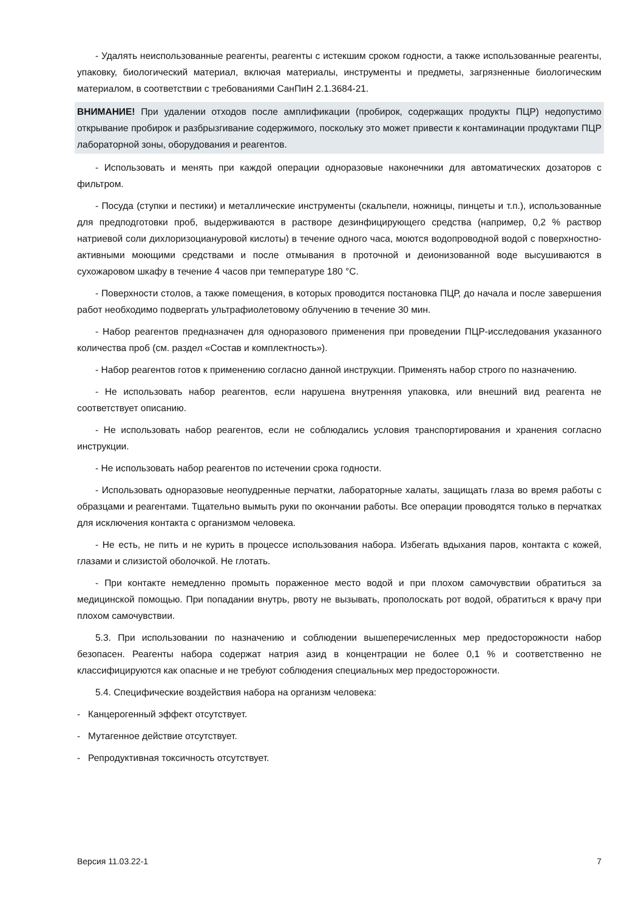- Удалять неиспользованные реагенты, реагенты с истекшим сроком годности, а также использованные реагенты, упаковку, биологический материал, включая материалы, инструменты и предметы, загрязненные биологическим материалом, в соответствии с требованиями СанПиН 2.1.3684-21.
ВНИМАНИЕ! При удалении отходов после амплификации (пробирок, содержащих продукты ПЦР) недопустимо открывание пробирок и разбрызгивание содержимого, поскольку это может привести к контаминации продуктами ПЦР лабораторной зоны, оборудования и реагентов.
- Использовать и менять при каждой операции одноразовые наконечники для автоматических дозаторов с фильтром.
- Посуда (ступки и пестики) и металлические инструменты (скальпели, ножницы, пинцеты и т.п.), использованные для предподготовки проб, выдерживаются в растворе дезинфицирующего средства (например, 0,2 % раствор натриевой соли дихлоризоциануровой кислоты) в течение одного часа, моются водопроводной водой с поверхностно-активными моющими средствами и после отмывания в проточной и деионизованной воде высушиваются в сухожаровом шкафу в течение 4 часов при температуре 180 °С.
- Поверхности столов, а также помещения, в которых проводится постановка ПЦР, до начала и после завершения работ необходимо подвергать ультрафиолетовому облучению в течение 30 мин.
- Набор реагентов предназначен для одноразового применения при проведении ПЦР-исследования указанного количества проб (см. раздел «Состав и комплектность»).
- Набор реагентов готов к применению согласно данной инструкции. Применять набор строго по назначению.
- Не использовать набор реагентов, если нарушена внутренняя упаковка, или внешний вид реагента не соответствует описанию.
- Не использовать набор реагентов, если не соблюдались условия транспортирования и хранения согласно инструкции.
- Не использовать набор реагентов по истечении срока годности.
- Использовать одноразовые неопудренные перчатки, лабораторные халаты, защищать глаза во время работы с образцами и реагентами. Тщательно вымыть руки по окончании работы. Все операции проводятся только в перчатках для исключения контакта с организмом человека.
- Не есть, не пить и не курить в процессе использования набора. Избегать вдыхания паров, контакта с кожей, глазами и слизистой оболочкой. Не глотать.
- При контакте немедленно промыть пораженное место водой и при плохом самочувствии обратиться за медицинской помощью. При попадании внутрь, рвоту не вызывать, прополоскать рот водой, обратиться к врачу при плохом самочувствии.
5.3. При использовании по назначению и соблюдении вышеперечисленных мер предосторожности набор безопасен. Реагенты набора содержат натрия азид в концентрации не более 0,1 % и соответственно не классифицируются как опасные и не требуют соблюдения специальных мер предосторожности.
5.4. Специфические воздействия набора на организм человека:
- Канцерогенный эффект отсутствует.
- Мутагенное действие отсутствует.
- Репродуктивная токсичность отсутствует.
Версия 11.03.22-1 7